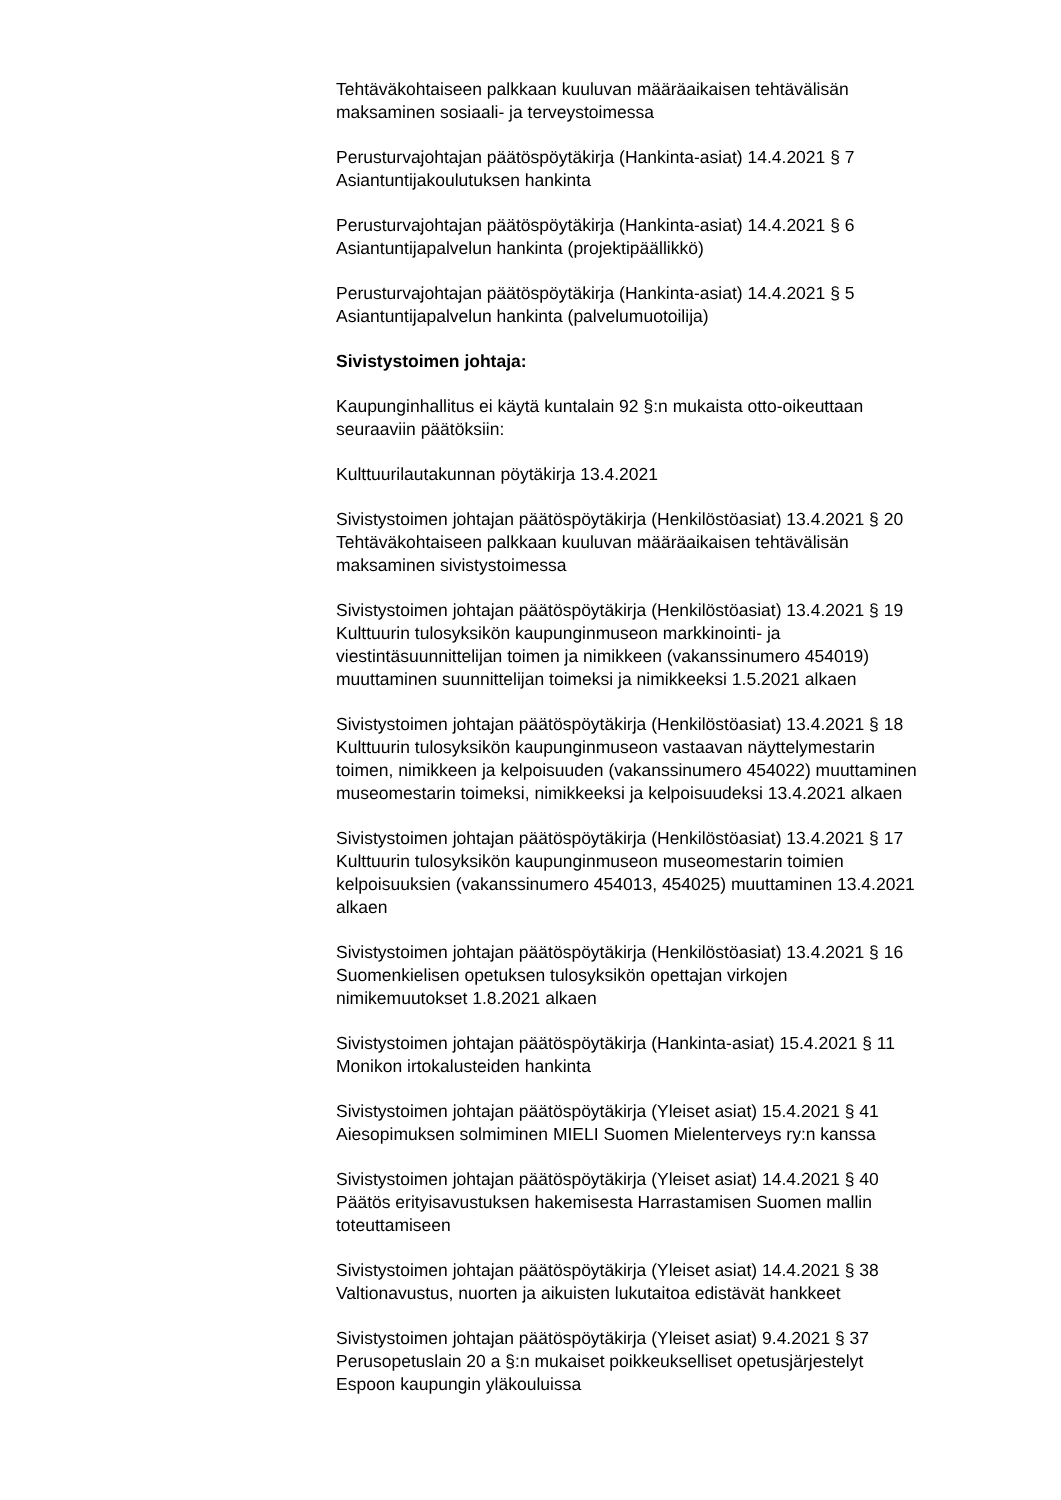Tehtäväkohtaiseen palkkaan kuuluvan määräaikaisen tehtävälisän
maksaminen sosiaali- ja terveystoimessa
Perusturvajohtajan päätöspöytäkirja (Hankinta-asiat) 14.4.2021 § 7
Asiantuntijakoulutuksen hankinta
Perusturvajohtajan päätöspöytäkirja (Hankinta-asiat) 14.4.2021 § 6
Asiantuntijapalvelun hankinta (projektipäällikkö)
Perusturvajohtajan päätöspöytäkirja (Hankinta-asiat) 14.4.2021 § 5
Asiantuntijapalvelun hankinta (palvelumuotoilija)
Sivistystoimen johtaja:
Kaupunginhallitus ei käytä kuntalain 92 §:n mukaista otto-oikeuttaan
seuraaviin päätöksiin:
Kulttuurilautakunnan pöytäkirja 13.4.2021
Sivistystoimen johtajan päätöspöytäkirja (Henkilöstöasiat) 13.4.2021 § 20
Tehtäväkohtaiseen palkkaan kuuluvan määräaikaisen tehtävälisän
maksaminen sivistystoimessa
Sivistystoimen johtajan päätöspöytäkirja (Henkilöstöasiat) 13.4.2021 § 19
Kulttuurin tulosyksikön kaupunginmuseon markkinointi- ja
viestintäsuunnittelijan toimen ja nimikkeen (vakanssinumero 454019)
muuttaminen suunnittelijan toimeksi ja nimikkeeksi 1.5.2021 alkaen
Sivistystoimen johtajan päätöspöytäkirja (Henkilöstöasiat) 13.4.2021 § 18
Kulttuurin tulosyksikön kaupunginmuseon vastaavan näyttelymestarin
toimen, nimikkeen ja kelpoisuuden (vakanssinumero 454022) muuttaminen
museomestarin toimeksi, nimikkeeksi ja kelpoisuudeksi 13.4.2021 alkaen
Sivistystoimen johtajan päätöspöytäkirja (Henkilöstöasiat) 13.4.2021 § 17
Kulttuurin tulosyksikön kaupunginmuseon museomestarin toimien
kelpoisuuksien (vakanssinumero 454013, 454025) muuttaminen 13.4.2021
alkaen
Sivistystoimen johtajan päätöspöytäkirja (Henkilöstöasiat) 13.4.2021 § 16
Suomenkielisen opetuksen tulosyksikön opettajan virkojen
nimikemuutokset 1.8.2021 alkaen
Sivistystoimen johtajan päätöspöytäkirja (Hankinta-asiat) 15.4.2021 § 11
Monikon irtokalusteiden hankinta
Sivistystoimen johtajan päätöspöytäkirja (Yleiset asiat) 15.4.2021 § 41
Aiesopimuksen solmiminen MIELI Suomen Mielenterveys ry:n kanssa
Sivistystoimen johtajan päätöspöytäkirja (Yleiset asiat) 14.4.2021 § 40
Päätös erityisavustuksen hakemisesta Harrastamisen Suomen mallin
toteuttamiseen
Sivistystoimen johtajan päätöspöytäkirja (Yleiset asiat) 14.4.2021 § 38
Valtionavustus, nuorten ja aikuisten lukutaitoa edistävät hankkeet
Sivistystoimen johtajan päätöspöytäkirja (Yleiset asiat) 9.4.2021 § 37
Perusopetuslain 20 a §:n mukaiset poikkeukselliset opetusjärjestelyt
Espoon kaupungin yläkouluissa